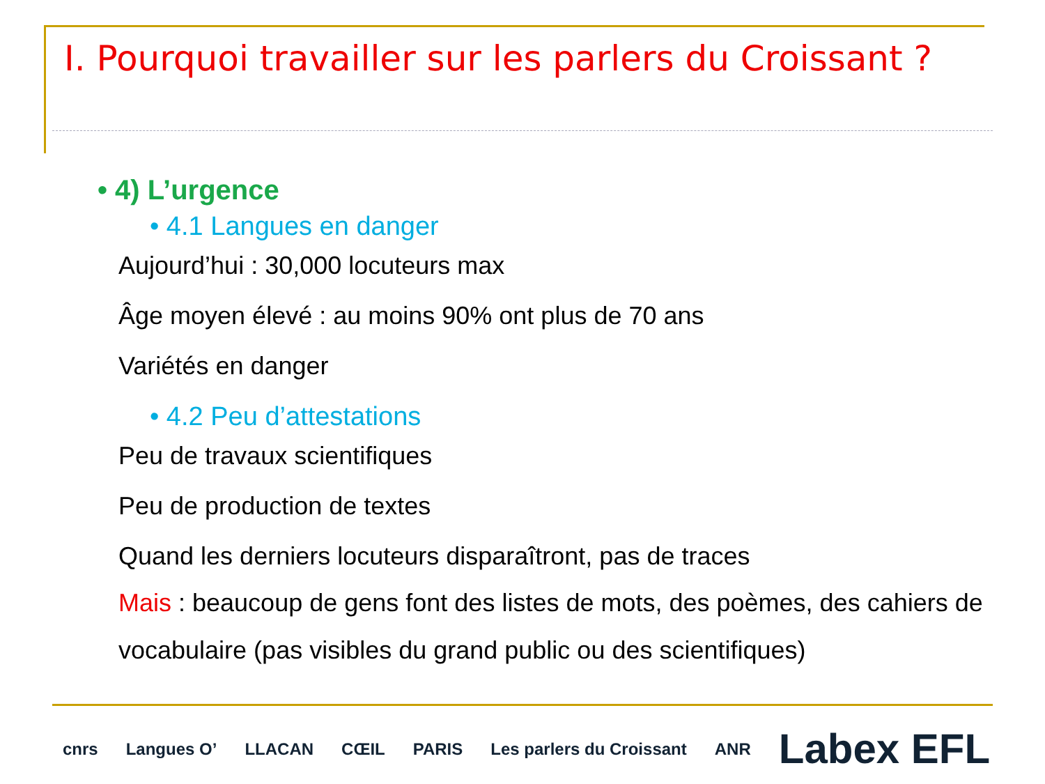I. Pourquoi travailler sur les parlers du Croissant ?
• 4) L’urgence
• 4.1 Langues en danger
Aujourd’hui : 30,000 locuteurs max
Âge moyen élevé : au moins 90% ont plus de 70 ans
Variétés en danger
• 4.2 Peu d’attestations
Peu de travaux scientifiques
Peu de production de textes
Quand les derniers locuteurs disparaîtront, pas de traces
Mais : beaucoup de gens font des listes de mots, des poèmes, des cahiers de vocabulaire (pas visibles du grand public ou des scientifiques)
cnrs Langues O’ LLACAN CŒIL PARIS Les parlers du Croissant ANR Labex EFL